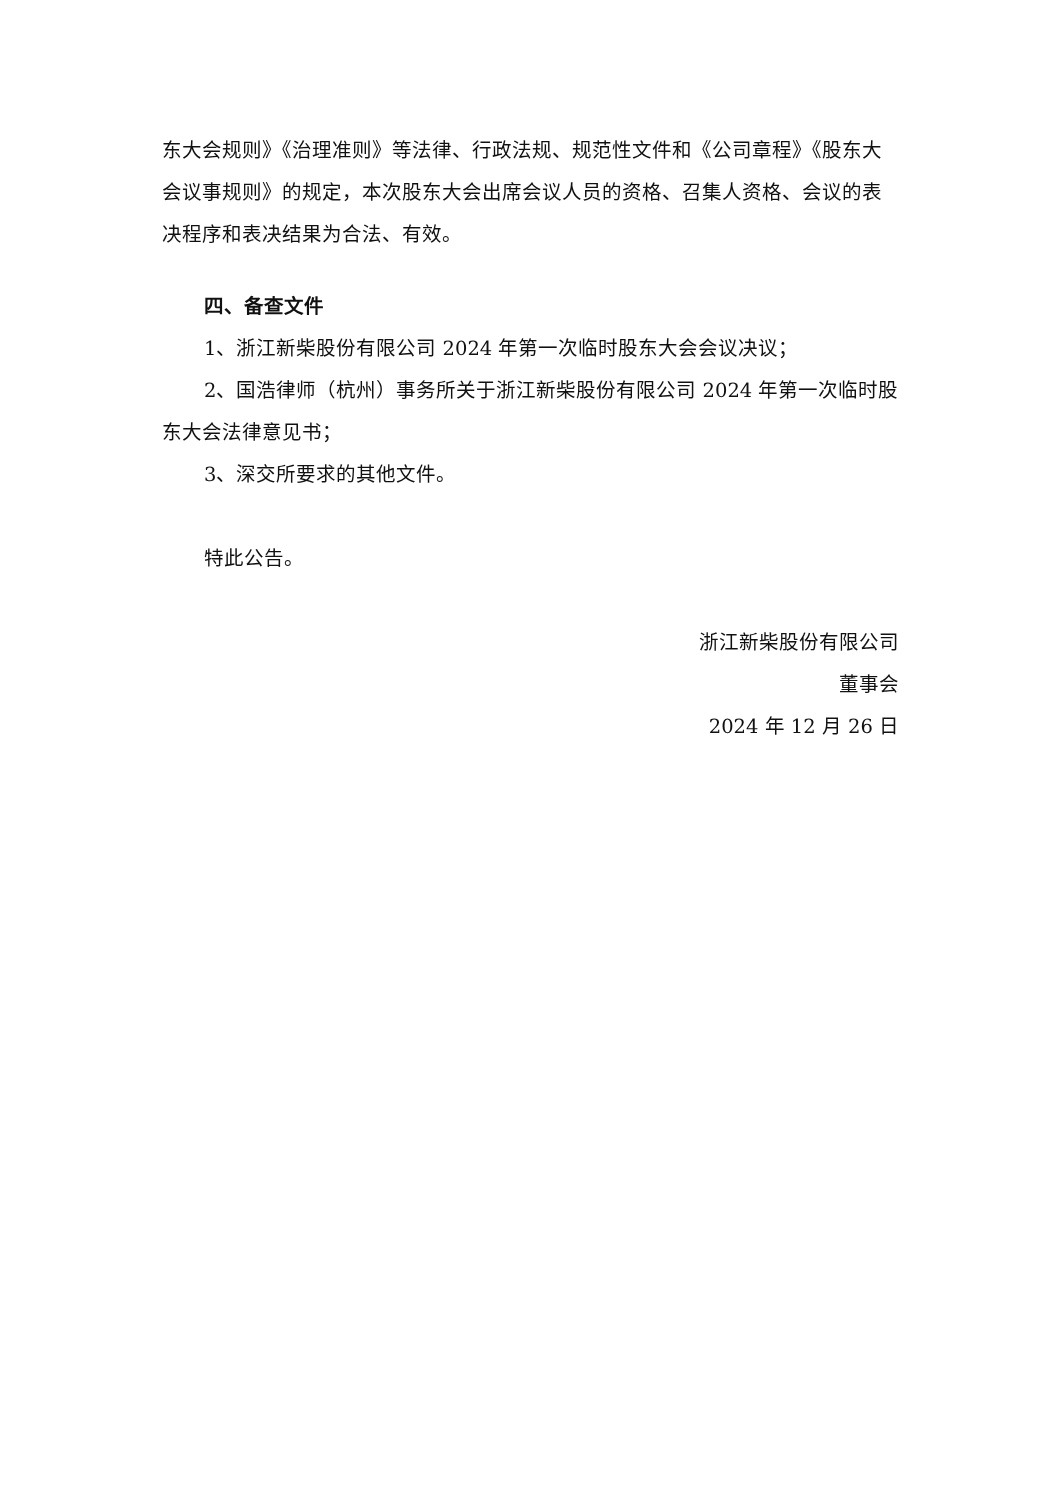东大会规则》《治理准则》等法律、行政法规、规范性文件和《公司章程》《股东大会议事规则》的规定，本次股东大会出席会议人员的资格、召集人资格、会议的表决程序和表决结果为合法、有效。
四、备查文件
1、浙江新柴股份有限公司 2024 年第一次临时股东大会会议决议；
2、国浩律师（杭州）事务所关于浙江新柴股份有限公司 2024 年第一次临时股东大会法律意见书；
3、深交所要求的其他文件。
特此公告。
浙江新柴股份有限公司
董事会
2024 年 12 月 26 日